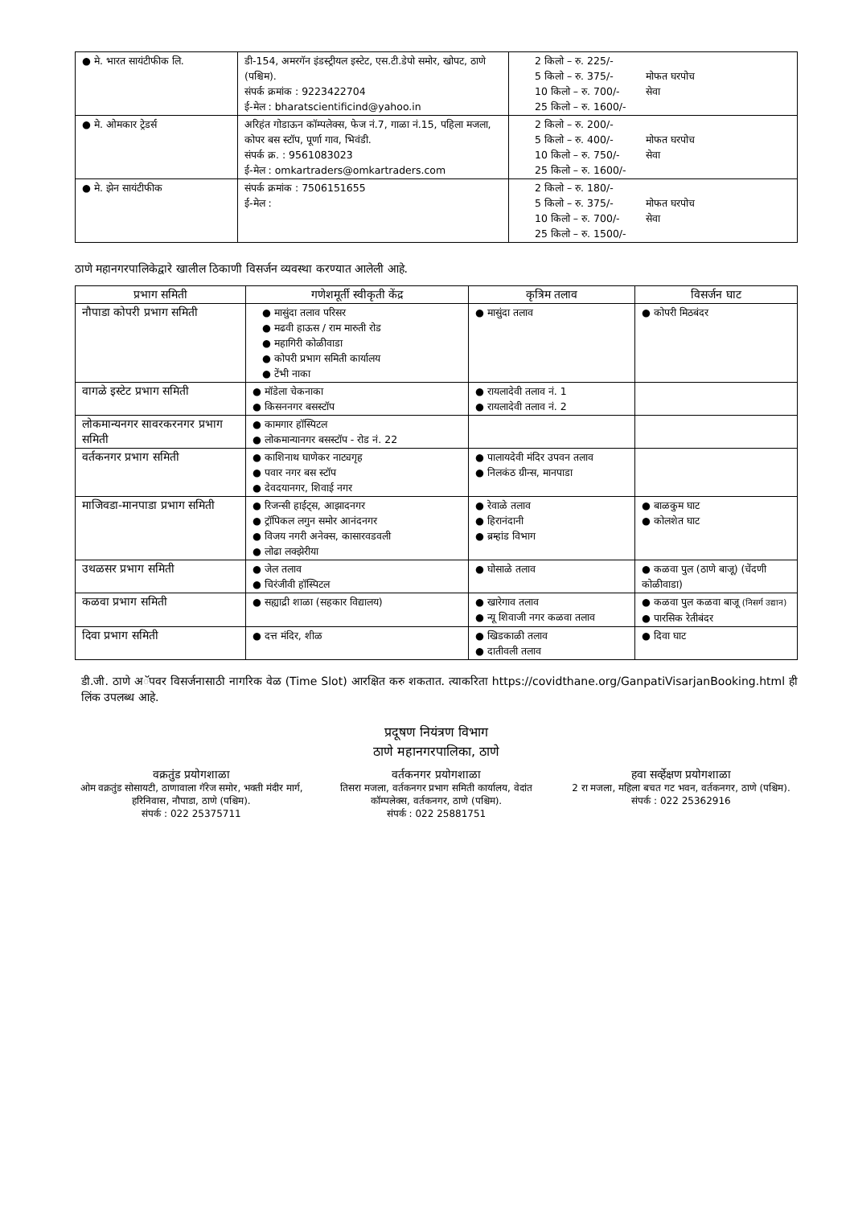| ● मे. भारत सायंटीफीक लि. | डी-154, अमरगॅन इंडस्ट्रीयल इस्टेट, एस.टी.डेपो समोर, खोपट, ठाणे (पश्चिम). संपर्क क्रमांक : 9223422704 ई-मेल : bharatscientificind@yahoo.in | 2 किलो – रु. 225/- 5 किलो – रु. 375/- 10 किलो – रु. 700/- 25 किलो – रु. 1600/- मोफत घरपोच सेवा |
| ● मे. ओमकार ट्रेडर्स | अरिहंत गोडाऊन कॉम्पलेक्स, फेज नं.7, गाळा नं.15, पहिला मजला, कोपर बस स्टॉप, पूर्णा गाव, भिवंडी. संपर्क क्र. : 9561083023 ई-मेल : omkartraders@omkartraders.com | 2 किलो – रु. 200/- 5 किलो – रु. 400/- 10 किलो – रु. 750/- 25 किलो – रु. 1600/- मोफत घरपोच सेवा |
| ● मे. झेन सायंटीफीक | संपर्क क्रमांक : 7506151655 ई-मेल : | 2 किलो – रु. 180/- 5 किलो – रु. 375/- 10 किलो – रु. 700/- 25 किलो – रु. 1500/- मोफत घरपोच सेवा |
ठाणे महानगरपालिकेद्वारे खालील ठिकाणी विसर्जन व्यवस्था करण्यात आलेली आहे.
| प्रभाग समिती | गणेशमूर्ती स्वीकृती केंद्र | कृत्रिम तलाव | विसर्जन घाट |
| --- | --- | --- | --- |
| नौपाडा कोपरी प्रभाग समिती | ● मासुंदा तलाव परिसर ● मढवी हाऊस / राम मारुती रोड ● महागिरी कोळीवाडा ● कोपरी प्रभाग समिती कार्यालय ● टेंभी नाका | ● मासुंदा तलाव | ● कोपरी मिठबंदर |
| वागळे इस्टेट प्रभाग समिती | ● मॉडेला चेकनाका ● किसननगर बसस्टॉप | ● रायलादेवी तलाव नं. 1 ● रायलादेवी तलाव नं. 2 | |
| लोकमान्यनगर सावरकरनगर प्रभाग समिती | ● कामगार हॉस्पिटल ● लोकमान्यानगर बसस्टॉप - रोड नं. 22 | | |
| वर्तकनगर प्रभाग समिती | ● काशिनाथ घाणेकर नाट्यगृह ● पवार नगर बस स्टॉप ● देवदयानगर, शिवाई नगर | ● पालायदेवी मंदिर उपवन तलाव ● निलकंठ ग्रीन्स, मानपाडा | |
| माजिवडा-मानपाडा प्रभाग समिती | ● रिजन्सी हाईट्स, आझादनगर ● ट्रॉपिकल लगुन समोर आनंदनगर ● विजय नगरी अनेक्स, कासारवडवली ● लोढा लक्झेरीया | ● रेवाळे तलाव ● हिरानंदानी ● ब्रम्हांड विभाग | ● बाळकुम घाट ● कोलशेत घाट |
| उथळसर प्रभाग समिती | ● जेल तलाव ● चिरंजीवी हॉस्पिटल | ● घोसाळे तलाव | ● कळवा पुल (ठाणे बाजू) (चेंदणी कोळीवाडा) |
| कळवा प्रभाग समिती | ● सह्याद्री शाळा (सहकार विद्यालय) | ● खारेगाव तलाव ● न्यू शिवाजी नगर कळवा तलाव | ● कळवा पुल कळवा बाजू (निसर्ग उद्यान) ● पारसिक रेतीबंदर |
| दिवा प्रभाग समिती | ● दत्त मंदिर, शीळ | ● खिडकाळी तलाव ● दातीवली तलाव | ● दिवा घाट |
डी.जी. ठाणे अॅपवर विसर्जनासाठी नागरिक वेळ (Time Slot) आरक्षित करु शकतात. त्याकरिता https://covidthane.org/GanpatiVisarjanBooking.html ही लिंक उपलब्ध आहे.
प्रदूषण नियंत्रण विभाग
ठाणे महानगरपालिका, ठाणे
वक्रतुंड प्रयोगशाळा
ओम वक्रतुंड सोसायटी, ठाणावाला गॅरेज समोर, भक्ती मंदीर मार्ग, हरिनिवास, नौपाडा, ठाणे (पश्चिम).
संपर्क : 022 25375711
वर्तकनगर प्रयोगशाळा
तिसरा मजला, वर्तकनगर प्रभाग समिती कार्यालय, वेदांत कॉम्पलेक्स, वर्तकनगर, ठाणे (पश्चिम).
संपर्क : 022 25881751
हवा सर्व्हेक्षण प्रयोगशाळा
2 रा मजला, महिला बचत गट भवन, वर्तकनगर, ठाणे (पश्चिम).
संपर्क : 022 25362916